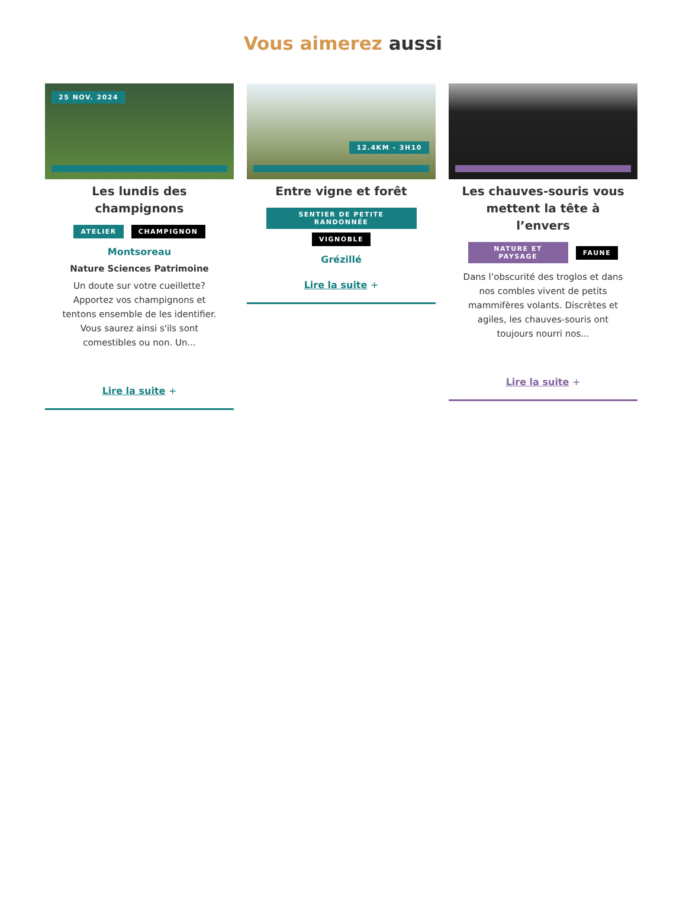Vous aimerez aussi
25 NOV. 2024
Les lundis des champignons
ATELIER CHAMPIGNON
Montsoreau
Nature Sciences Patrimoine
Un doute sur votre cueillette? Apportez vos champignons et tentons ensemble de les identifier. Vous saurez ainsi s'ils sont comestibles ou non. Un...
Lire la suite +
12.4KM - 3H10
Entre vigne et forêt
SENTIER DE PETITE RANDONNÉE
VIGNOBLE
Grézillé
Lire la suite +
Les chauves-souris vous mettent la tête à l’envers
NATURE ET PAYSAGE FAUNE
Dans l’obscurité des troglos et dans nos combles vivent de petits mammifères volants. Discrètes et agiles, les chauves-souris ont toujours nourri nos...
Lire la suite +